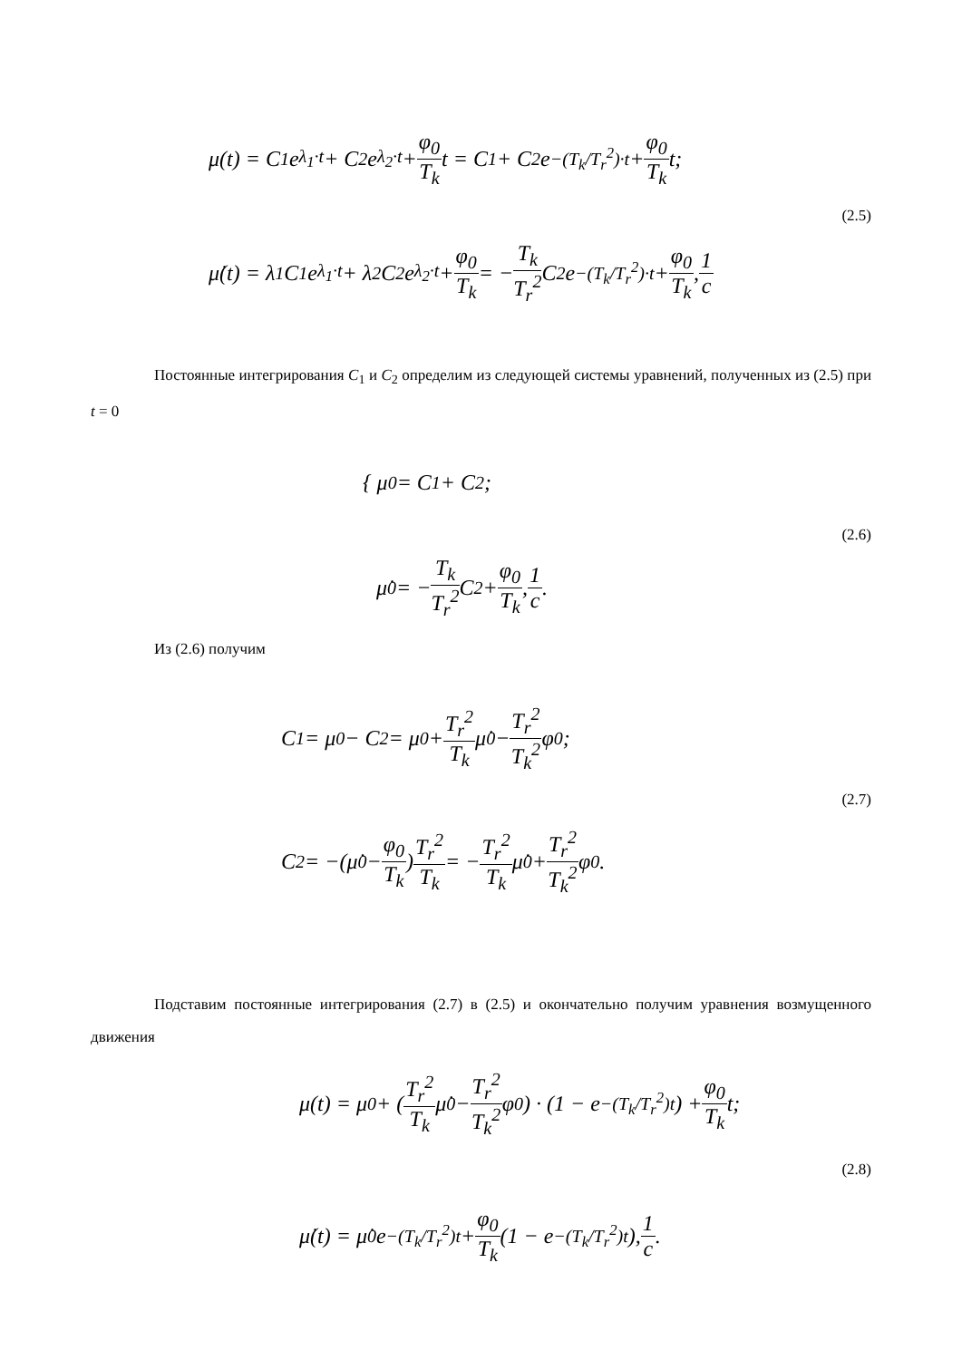μ(t) = C<sub>1</sub>e<sup>λ<sub>1</sub>·t</sup> + C<sub>2</sub>e<sup>λ<sub>2</sub>·t</sup> + φ<sub>0</sub> T<sub>k</sub> t = C<sub>1</sub> + C<sub>2</sub>e<sup>−(T<sub>k</sub>/T<sub>r</sub><sup>2</sup>)·t</sup> + φ<sub>0</sub> T<sub>k</sub> t;
(2.5)
μ̇(t) = λ<sub>1</sub>C<sub>1</sub>e<sup>λ<sub>1</sub>·t</sup> + λ<sub>2</sub>C<sub>2</sub>e<sup>λ<sub>2</sub>·t</sup> + φ<sub>0</sub> T<sub>k</sub> = − T<sub>k</sub> T<sub>r</sub><sup>2</sup> C<sub>2</sub>e<sup>−(T<sub>k</sub>/T<sub>r</sub><sup>2</sup>)·t</sup> + φ<sub>0</sub> T<sub>k</sub>, 1 c
Постоянные интегрирования C<sub>1</sub> и C<sub>2</sub> определим из следующей системы уравнений, полученных из (2.5) при t = 0
{ μ<sub>0</sub> = C<sub>1</sub> + C<sub>2</sub>;
(2.6)
μ̇<sub>0</sub> = − T<sub>k</sub> T<sub>r</sub><sup>2</sup> C<sub>2</sub> + φ<sub>0</sub> T<sub>k</sub>, 1 c.
Из (2.6) получим
C<sub>1</sub> = μ<sub>0</sub> − C<sub>2</sub> = μ<sub>0</sub> + T<sub>r</sub><sup>2</sup> T<sub>k</sub> μ̇<sub>0</sub> − T<sub>r</sub><sup>2</sup> T<sub>k</sub><sup>2</sup> φ<sub>0</sub>;
(2.7)
C<sub>2</sub> = −(μ̇<sub>0</sub> − φ<sub>0</sub> T<sub>k</sub>) T<sub>r</sub><sup>2</sup> T<sub>k</sub> = − T<sub>r</sub><sup>2</sup> T<sub>k</sub> μ̇<sub>0</sub> + T<sub>r</sub><sup>2</sup> T<sub>k</sub><sup>2</sup> φ<sub>0</sub>.
Подставим постоянные интегрирования (2.7) в (2.5) и окончательно получим уравнения возмущенного движения
μ(t) = μ<sub>0</sub> + (T<sub>r</sub><sup>2</sup> T<sub>k</sub> μ̇<sub>0</sub> − T<sub>r</sub><sup>2</sup> T<sub>k</sub><sup>2</sup> φ<sub>0</sub>) · (1 − e<sup>−(T<sub>k</sub>/T<sub>r</sub><sup>2</sup>)t</sup>) + φ<sub>0</sub> T<sub>k</sub> t;
(2.8)
μ̇(t) = μ̇<sub>0</sub>e<sup>−(T<sub>k</sub>/T<sub>r</sub><sup>2</sup>)t</sup> + φ<sub>0</sub> T<sub>k</sub> (1 − e<sup>−(T<sub>k</sub>/T<sub>r</sub><sup>2</sup>)t</sup>), 1 c.